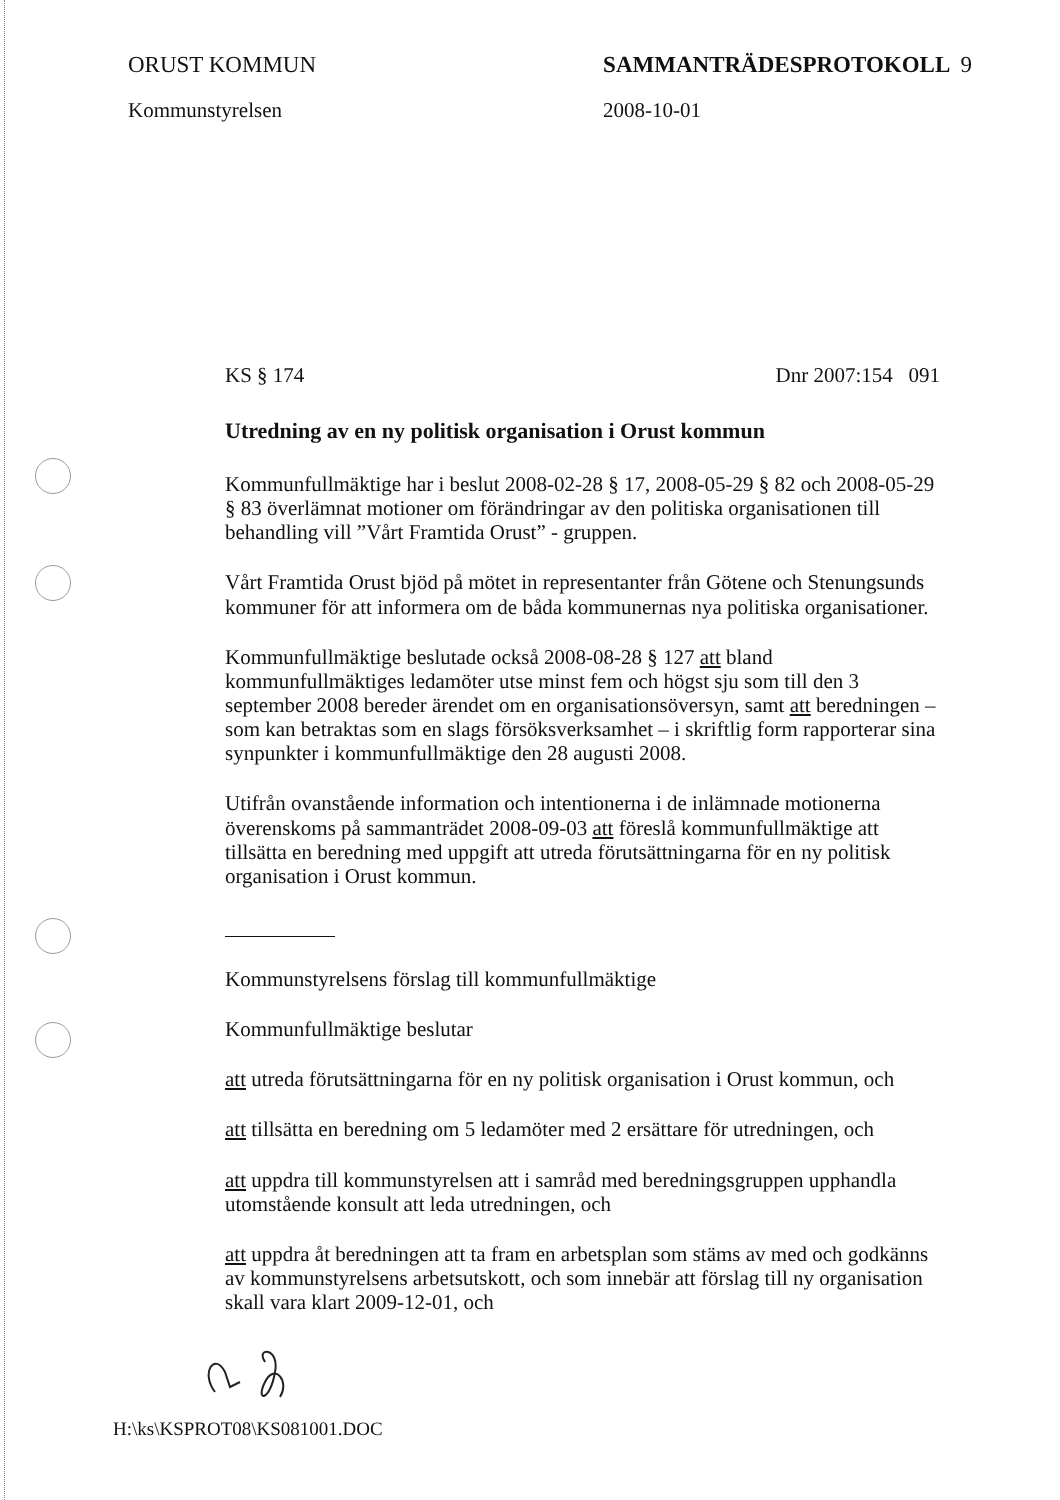ORUST KOMMUN
Kommunstyrelsen
SAMMANTRÄDESPROTOKOLL 9
2008-10-01
KS § 174 Dnr 2007:154 091
Utredning av en ny politisk organisation i Orust kommun
Kommunfullmäktige har i beslut 2008-02-28 § 17, 2008-05-29 § 82 och 2008-05-29 § 83 överlämnat motioner om förändringar av den politiska organisationen till behandling vill ”Vårt Framtida Orust” - gruppen.
Vårt Framtida Orust bjöd på mötet in representanter från Götene och Stenungsunds kommuner för att informera om de båda kommunernas nya politiska organisationer.
Kommunfullmäktige beslutade också 2008-08-28 § 127 att bland kommunfullmäktiges ledamöter utse minst fem och högst sju som till den 3 september 2008 bereder ärendet om en organisationsöversyn, samt att beredningen – som kan betraktas som en slags försöksverksamhet – i skriftlig form rapporterar sina synpunkter i kommunfullmäktige den 28 augusti 2008.
Utifrån ovanstående information och intentionerna i de inlämnade motionerna överenskoms på sammanträdet 2008-09-03 att föreslå kommunfullmäktige att tillsätta en beredning med uppgift att utreda förutsättningarna för en ny politisk organisation i Orust kommun.
Kommunstyrelsens förslag till kommunfullmäktige
Kommunfullmäktige beslutar
att utreda förutsättningarna för en ny politisk organisation i Orust kommun, och
att tillsätta en beredning om 5 ledamöter med 2 ersättare för utredningen, och
att uppdra till kommunstyrelsen att i samråd med beredningsgruppen upphandla utomstående konsult att leda utredningen, och
att uppdra åt beredningen att ta fram en arbetsplan som stäms av med och godkänns av kommunstyrelsens arbetsutskott, och som innebär att förslag till ny organisation skall vara klart 2009-12-01, och
H:\ks\KSPROT08\KS081001.DOC